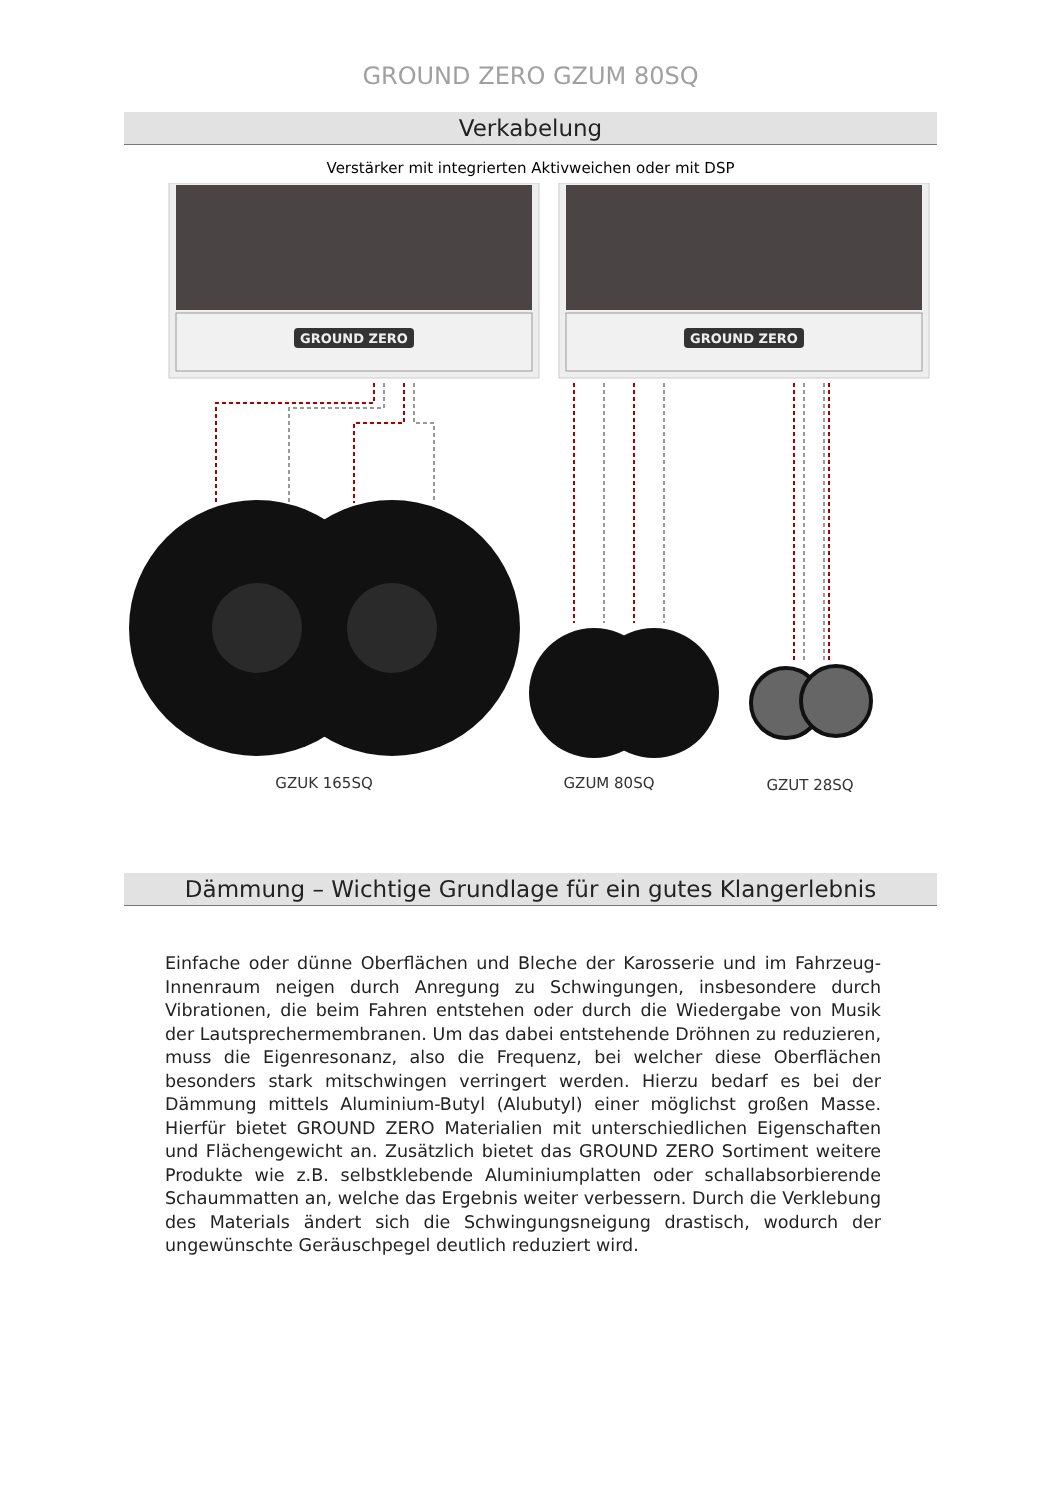GROUND ZERO GZUM 80SQ
Verkabelung
Verstärker mit integrierten Aktivweichen oder mit DSP
GROUND ZERO
GROUND ZERO
GZUK 165SQ
GZUM 80SQ
GZUT 28SQ
Dämmung – Wichtige Grundlage für ein gutes Klangerlebnis
Einfache oder dünne Oberflächen und Bleche der Karosserie und im Fahrzeug-Innenraum neigen durch Anregung zu Schwingungen, insbesondere durch Vibrationen, die beim Fahren entstehen oder durch die Wiedergabe von Musik der Lautsprechermembranen. Um das dabei entstehende Dröhnen zu reduzieren, muss die Eigenresonanz, also die Frequenz, bei welcher diese Oberflächen besonders stark mitschwingen verringert werden. Hierzu bedarf es bei der Dämmung mittels Aluminium-Butyl (Alubutyl) einer möglichst großen Masse. Hierfür bietet GROUND ZERO Materialien mit unterschiedlichen Eigenschaften und Flächengewicht an. Zusätzlich bietet das GROUND ZERO Sortiment weitere Produkte wie z.B. selbstklebende Aluminiumplatten oder schallabsorbierende Schaummatten an, welche das Ergebnis weiter verbessern. Durch die Verklebung des Materials ändert sich die Schwingungsneigung drastisch, wodurch der ungewünschte Geräuschpegel deutlich reduziert wird.